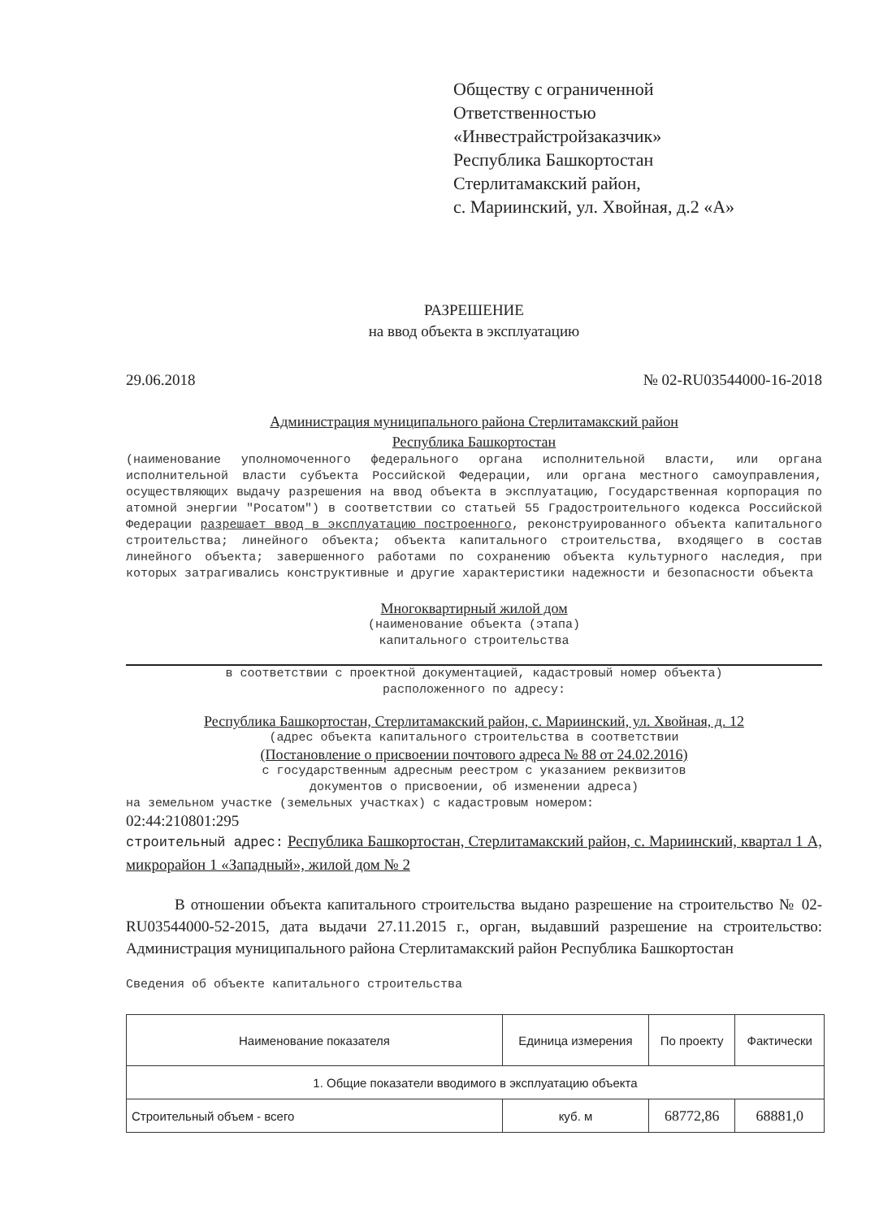Обществу с ограниченной
Ответственностью
«Инвестрайстройзаказчик»
Республика Башкортостан
Стерлитамакский район,
с. Мариинский, ул. Хвойная, д.2 «А»
РАЗРЕШЕНИЕ
на ввод объекта в эксплуатацию
29.06.2018 № 02-RU03544000-16-2018
Администрация муниципального района Стерлитамакский район
Республика Башкортостан
(наименование уполномоченного федерального органа исполнительной власти, или органа исполнительной власти субъекта Российской Федерации, или органа местного самоуправления, осуществляющих выдачу разрешения на ввод объекта в эксплуатацию, Государственная корпорация по атомной энергии "Росатом") в соответствии со статьей 55 Градостроительного кодекса Российской Федерации разрешает ввод в эксплуатацию построенного, реконструированного объекта капитального строительства; линейного объекта; объекта капитального строительства, входящего в состав линейного объекта; завершенного работами по сохранению объекта культурного наследия, при которых затрагивались конструктивные и другие характеристики надежности и безопасности объекта
Многоквартирный жилой дом
(наименование объекта (этапа)
капитального строительства
в соответствии с проектной документацией, кадастровый номер объекта)
расположенного по адресу:
Республика Башкортостан, Стерлитамакский район, с. Мариинский, ул. Хвойная, д. 12
(адрес объекта капитального строительства в соответствии
(Постановление о присвоении почтового адреса № 88 от 24.02.2016)
с государственным адресным реестром с указанием реквизитов
документов о присвоении, об изменении адреса)
на земельном участке (земельных участках) с кадастровым номером:
02:44:210801:295
строительный адрес: Республика Башкортостан, Стерлитамакский район, с. Мариинский, квартал 1 А, микрорайон 1 «Западный», жилой дом № 2
В отношении объекта капитального строительства выдано разрешение на строительство № 02-RU03544000-52-2015, дата выдачи 27.11.2015 г., орган, выдавший разрешение на строительство: Администрация муниципального района Стерлитамакский район Республика Башкортостан
Сведения об объекте капитального строительства
| Наименование показателя | Единица измерения | По проекту | Фактически |
| --- | --- | --- | --- |
| 1. Общие показатели вводимого в эксплуатацию объекта | | | |
| Строительный объем - всего | куб. м | 68772,86 | 68881,0 |